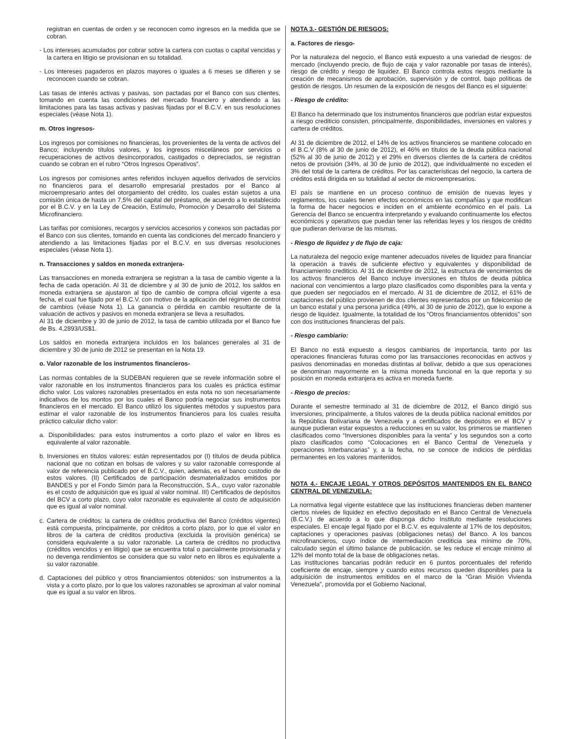registran en cuentas de orden y se reconocen como ingresos en la medida que se cobran.
- Los intereses acumulados por cobrar sobre la cartera con cuotas o capital vencidas y la cartera en litigio se provisionan en su totalidad.
- Los intereses pagaderos en plazos mayores o iguales a 6 meses se difieren y se reconocen cuando se cobran.
Las tasas de interés activas y pasivas, son pactadas por el Banco con sus clientes, tomando en cuenta las condiciones del mercado financiero y atendiendo a las limitaciones para las tasas activas y pasivas fijadas por el B.C.V. en sus resoluciones especiales (véase Nota 1).
m. Otros ingresos-
Los ingresos por comisiones no financieras, los provenientes de la venta de activos del Banco; incluyendo títulos valores, y los ingresos misceláneos por servicios o recuperaciones de activos desincorporados, castigados o depreciados, se registran cuando se cobran en el rubro “Otros Ingresos Operativos”.
Los ingresos por comisiones antes referidos incluyen aquellos derivados de servicios no financieros para el desarrollo empresarial prestados por el Banco al microempresario antes del otorgamiento del crédito, los cuales están sujetos a una comisión única de hasta un 7,5% del capital del préstamo, de acuerdo a lo establecido por el B.C.V. y en la Ley de Creación, Estímulo, Promoción y Desarrollo del Sistema Microfinanciero.
Las tarifas por comisiones, recargos y servicios accesorios y conexos son pactadas por el Banco con sus clientes, tomando en cuenta las condiciones del mercado financiero y atendiendo a las limitaciones fijadas por el B.C.V. en sus diversas resoluciones especiales (véase Nota 1).
n. Transacciones y saldos en moneda extranjera-
Las transacciones en moneda extranjera se registran a la tasa de cambio vigente a la fecha de cada operación. Al 31 de diciembre y al 30 de junio de 2012, los saldos en moneda extranjera se ajustaron al tipo de cambio de compra oficial vigente a esa fecha, el cual fue fijado por el B.C.V. con motivo de la aplicación del régimen de control de cambios (véase Nota 1). La ganancia o pérdida en cambio resultante de la valuación de activos y pasivos en moneda extranjera se lleva a resultados.
Al 31 de diciembre y 30 de junio de 2012, la tasa de cambio utilizada por el Banco fue de Bs. 4,2893/US$1.
Los saldos en moneda extranjera incluidos en los balances generales al 31 de diciembre y 30 de junio de 2012 se presentan en la Nota 19.
o. Valor razonable de los instrumentos financieros-
Las normas contables de la SUDEBAN requieren que se revele información sobre el valor razonable en los instrumentos financieros para los cuales es práctica estimar dicho valor. Los valores razonables presentados en esta nota no son necesariamente indicativos de los montos por los cuales el Banco podría negociar sus instrumentos financieros en el mercado. El Banco utilizó los siguientes métodos y supuestos para estimar el valor razonable de los instrumentos financieros para los cuales resulta práctico calcular dicho valor:
a. Disponibilidades: para estos instrumentos a corto plazo el valor en libros es equivalente al valor razonable.
b. Inversiones en títulos valores: están representados por (I) títulos de deuda pública nacional que no cotizan en bolsas de valores y su valor razonable corresponde al valor de referencia publicado por el B.C.V., quien, además, es el banco custodio de estos valores. (II) Certificados de participación desmaterializados emitidos por BANDES y por el Fondo Simón para la Reconstrucción, S.A., cuyo valor razonable es el costo de adquisición que es igual al valor nominal. III) Certificados de depósitos del BCV a corto plazo, cuyo valor razonable es equivalente al costo de adquisición que es igual al valor nominal.
c. Cartera de créditos: la cartera de créditos productiva del Banco (créditos vigentes) está compuesta, principalmente, por créditos a corto plazo, por lo que el valor en libros de la cartera de créditos productiva (excluida la provisión genérica) se considera equivalente a su valor razonable. La cartera de créditos no productiva (créditos vencidos y en litigio) que se encuentra total o parcialmente provisionada y no devenga rendimientos se considera que su valor neto en libros es equivalente a su valor razonable.
d. Captaciones del público y otros financiamientos obtenidos: son instrumentos a la vista y a corto plazo, por lo que los valores razonables se aproximan al valor nominal que es igual a su valor en libros.
NOTA 3.- GESTIÓN DE RIESGOS:
a. Factores de riesgo-
Por la naturaleza del negocio, el Banco está expuesto a una variedad de riesgos: de mercado (incluyendo precio, de flujo de caja y valor razonable por tasas de interés), riesgo de crédito y riesgo de liquidez. El Banco controla estos riesgos mediante la creación de mecanismos de aprobación, supervisión y de control, bajo políticas de gestión de riesgos. Un resumen de la exposición de riesgos del Banco es el siguiente:
- Riesgo de crédito:
El Banco ha determinado que los instrumentos financieros que podrían estar expuestos a riesgo crediticio consisten, principalmente, disponibilidades, inversiones en valores y cartera de créditos.
Al 31 de diciembre de 2012, el 14% de los activos financieros se mantiene colocado en el B.C.V (8% al 30 de junio de 2012), el 46% en títulos de la deuda pública nacional (52% al 30 de junio de 2012) y el 29% en diversos clientes de la cartera de créditos netos de provisión (34%, al 30 de junio de 2012), que individualmente no exceden el 3% del total de la cartera de créditos. Por las características del negocio, la cartera de créditos está dirigida en su totalidad al sector de microempresarios.
El país se mantiene en un proceso continuo de emisión de nuevas leyes y reglamentos, los cuales tienen efectos económicos en las compañías y que modifican la forma de hacer negocios e inciden en el ambiente económico en el país. La Gerencia del Banco se encuentra interpretando y evaluando continuamente los efectos económicos y operativos que puedan tener las referidas leyes y los riesgos de crédito que pudieran derivarse de las mismas.
- Riesgo de liquidez y de flujo de caja:
La naturaleza del negocio exige mantener adecuados niveles de liquidez para financiar la operación a través de suficiente efectivo y equivalentes y disponibilidad de financiamiento crediticio. Al 31 de diciembre de 2012, la estructura de vencimientos de los activos financieros del Banco incluye inversiones en títulos de deuda pública nacional con vencimientos a largo plazo clasificados como disponibles para la venta y que pueden ser negociados en el mercado. Al 31 de diciembre de 2012, el 61% de captaciones del público provienen de dos clientes representados por un fideicomiso de un banco estatal y una persona jurídica (49%, al 30 de junio de 2012), que lo expone a riesgo de liquidez. Igualmente, la totalidad de los “Otros financiamientos obtenidos” son con dos instituciones financieras del país.
- Riesgo cambiario:
El Banco no está expuesto a riesgos cambiarios de importancia, tanto por las operaciones financieras futuras como por las transacciones reconocidas en activos y pasivos denominadas en monedas distintas al bolívar, debido a que sus operaciones se denominan mayormente en la misma moneda funcional en la que reporta y su posición en moneda extranjera es activa en moneda fuerte.
- Riesgo de precios:
Durante el semestre terminado al 31 de diciembre de 2012, el Banco dirigió sus inversiones, principalmente, a títulos valores de la deuda pública nacional emitidos por la República Bolivariana de Venezuela y a certificados de depósitos en el BCV y aunque pudieran estar expuestos a reducciones en su valor, los primeros se mantienen clasificados como “Inversiones disponibles para la venta” y los segundos son a corto plazo clasificados como “Colocaciones en el Banco Central de Venezuela y operaciones Interbancarias” y, a la fecha, no se conoce de indicios de pérdidas permanentes en los valores mantenidos.
NOTA 4.- ENCAJE LEGAL Y OTROS DEPÓSITOS MANTENIDOS EN EL BANCO CENTRAL DE VENEZUELA:
La normativa legal vigente establece que las instituciones financieras deben mantener ciertos niveles de liquidez en efectivo depositado en el Banco Central de Venezuela (B.C.V.) de acuerdo a lo que disponga dicho Instituto mediante resoluciones especiales. El encaje legal fijado por el B.C.V. es equivalente al 17% de los depósitos, captaciones y operaciones pasivas (obligaciones netas) del Banco. A los bancos microfinancieros, cuyo índice de intermediación crediticia sea mínimo de 70%, calculado según el último balance de publicación, se les reduce el encaje mínimo al 12% del monto total de la base de obligaciones netas.
Las instituciones bancarias podrán reducir en 6 puntos porcentuales del referido coeficiente de encaje, siempre y cuando estos recursos queden disponibles para la adquisición de instrumentos emitidos en el marco de la “Gran Misión Vivienda Venezuela”, promovida por el Gobierno Nacional,